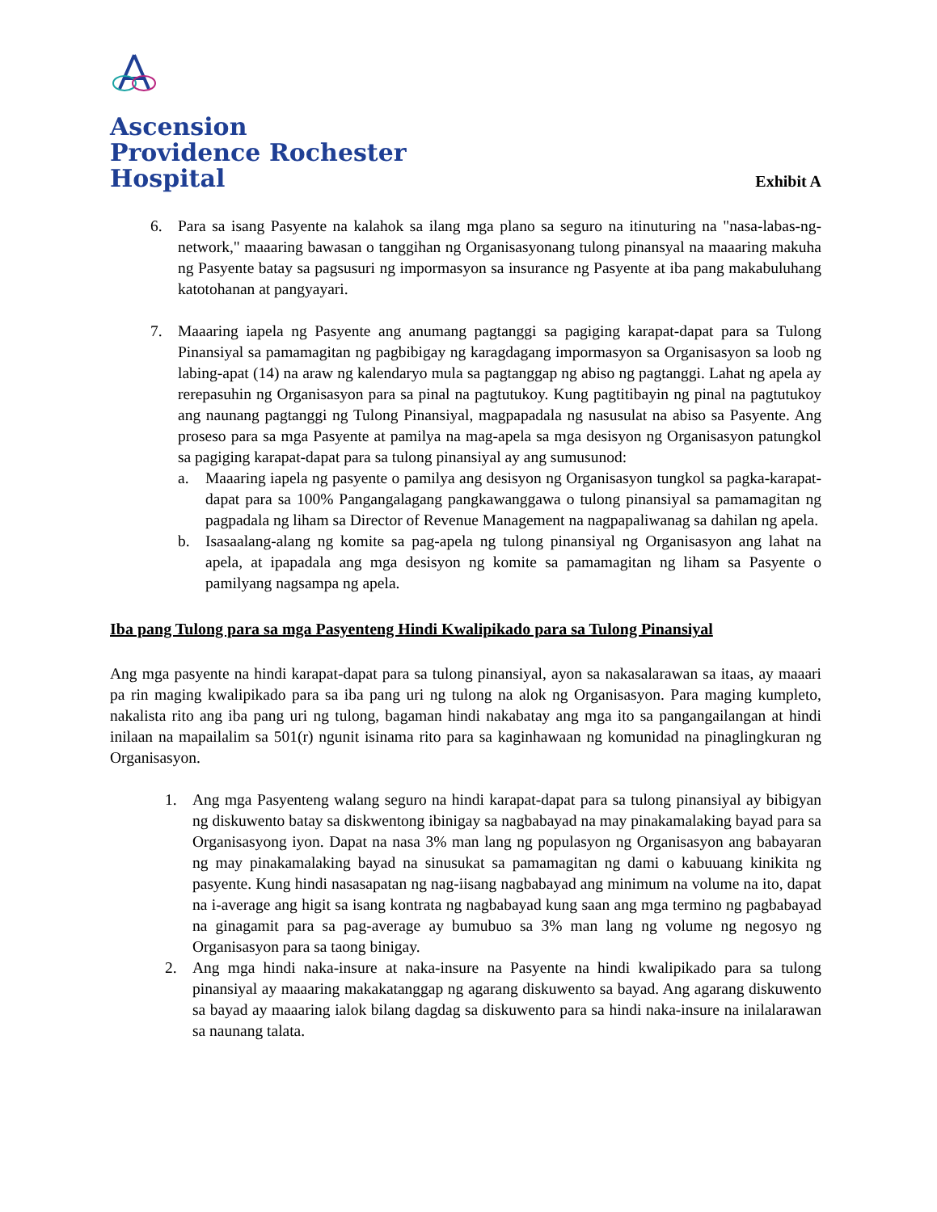Ascension
Providence Rochester
Hospital
Exhibit A
6. Para sa isang Pasyente na kalahok sa ilang mga plano sa seguro na itinuturing na "nasa-labas-ng-network," maaaring bawasan o tanggihan ng Organisasyonang tulong pinansyal na maaaring makuha ng Pasyente batay sa pagsusuri ng impormasyon sa insurance ng Pasyente at iba pang makabuluhang katotohanan at pangyayari.
7. Maaaring iapela ng Pasyente ang anumang pagtanggi sa pagiging karapat-dapat para sa Tulong Pinansiyal sa pamamagitan ng pagbibigay ng karagdagang impormasyon sa Organisasyon sa loob ng labing-apat (14) na araw ng kalendaryo mula sa pagtanggap ng abiso ng pagtanggi. Lahat ng apela ay rerepasuhin ng Organisasyon para sa pinal na pagtutukoy. Kung pagtitibayin ng pinal na pagtutukoy ang naunang pagtanggi ng Tulong Pinansiyal, magpapadala ng nasusulat na abiso sa Pasyente. Ang proseso para sa mga Pasyente at pamilya na mag-apela sa mga desisyon ng Organisasyon patungkol sa pagiging karapat-dapat para sa tulong pinansiyal ay ang sumusunod:
a. Maaaring iapela ng pasyente o pamilya ang desisyon ng Organisasyon tungkol sa pagka-karapat-dapat para sa 100% Pangangalagang pangkawanggawa o tulong pinansiyal sa pamamagitan ng pagpadala ng liham sa Director of Revenue Management na nagpapaliwanag sa dahilan ng apela.
b. Isasaalang-alang ng komite sa pag-apela ng tulong pinansiyal ng Organisasyon ang lahat na apela, at ipapadala ang mga desisyon ng komite sa pamamagitan ng liham sa Pasyente o pamilyang nagsampa ng apela.
Iba pang Tulong para sa mga Pasyenteng Hindi Kwalipikado para sa Tulong Pinansiyal
Ang mga pasyente na hindi karapat-dapat para sa tulong pinansiyal, ayon sa nakasalarawan sa itaas, ay maaari pa rin maging kwalipikado para sa iba pang uri ng tulong na alok ng Organisasyon. Para maging kumpleto, nakalista rito ang iba pang uri ng tulong, bagaman hindi nakabatay ang mga ito sa pangangailangan at hindi inilaan na mapailalim sa 501(r) ngunit isinama rito para sa kaginhawaan ng komunidad na pinaglingkuran ng Organisasyon.
1. Ang mga Pasyenteng walang seguro na hindi karapat-dapat para sa tulong pinansiyal ay bibigyan ng diskuwento batay sa diskwentong ibinigay sa nagbabayad na may pinakamalaking bayad para sa Organisasyong iyon. Dapat na nasa 3% man lang ng populasyon ng Organisasyon ang babayaran ng may pinakamalaking bayad na sinusukat sa pamamagitan ng dami o kabuuang kinikita ng pasyente. Kung hindi nasasapatan ng nag-iisang nagbabayad ang minimum na volume na ito, dapat na i-average ang higit sa isang kontrata ng nagbabayad kung saan ang mga termino ng pagbabayad na ginagamit para sa pag-average ay bumubuo sa 3% man lang ng volume ng negosyo ng Organisasyon para sa taong binigay.
2. Ang mga hindi naka-insure at naka-insure na Pasyente na hindi kwalipikado para sa tulong pinansiyal ay maaaring makakatanggap ng agarang diskuwento sa bayad. Ang agarang diskuwento sa bayad ay maaaring ialok bilang dagdag sa diskuwento para sa hindi naka-insure na inilalarawan sa naunang talata.